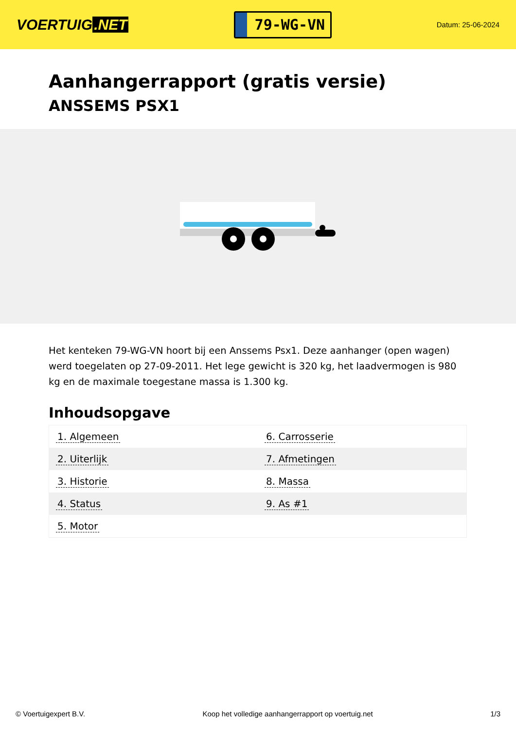VOERTUIG.NET
79-WG-VN
Datum: 25-06-2024
Aanhangerrapport (gratis versie)
ANSSEMS PSX1
Het kenteken 79-WG-VN hoort bij een Anssems Psx1. Deze aanhanger (open wagen) werd toegelaten op 27-09-2011. Het lege gewicht is 320 kg, het laadvermogen is 980 kg en de maximale toegestane massa is 1.300 kg.
Inhoudsopgave
| 1. Algemeen | 6. Carrosserie |
| 2. Uiterlijk | 7. Afmetingen |
| 3. Historie | 8. Massa |
| 4. Status | 9. As #1 |
| 5. Motor | |
© Voertuigexpert B.V. Koop het volledige aanhangerrapport op voertuig.net 1/3